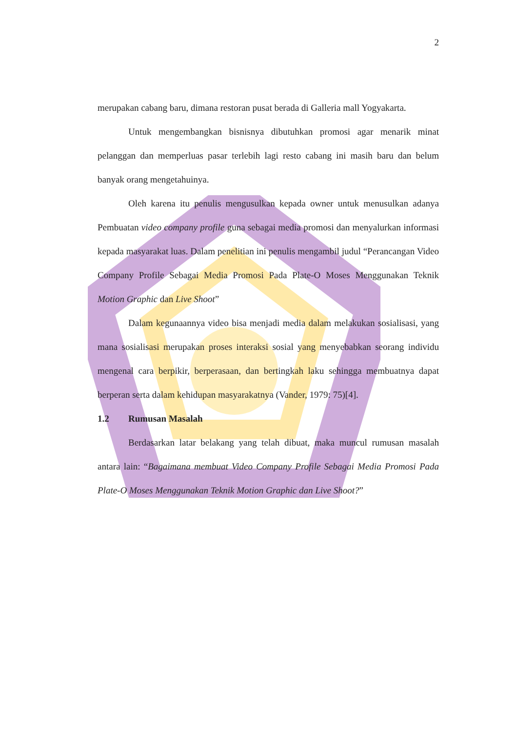2
merupakan cabang baru, dimana restoran pusat berada di Galleria mall Yogyakarta.
Untuk mengembangkan bisnisnya dibutuhkan promosi agar menarik minat pelanggan dan memperluas pasar terlebih lagi resto cabang ini masih baru dan belum banyak orang mengetahuinya.
Oleh karena itu penulis mengusulkan kepada owner untuk menusulkan adanya Pembuatan video company profile guna sebagai media promosi dan menyalurkan informasi kepada masyarakat luas. Dalam penelitian ini penulis mengambil judul “Perancangan Video Company Profile Sebagai Media Promosi Pada Plate-O Moses Menggunakan Teknik Motion Graphic dan Live Shoot”
Dalam kegunaannya video bisa menjadi media dalam melakukan sosialisasi, yang mana sosialisasi merupakan proses interaksi sosial yang menyebabkan seorang individu mengenal cara berpikir, berperasaan, dan bertingkah laku sehingga membuatnya dapat berperan serta dalam kehidupan masyarakatnya (Vander, 1979: 75)[4].
1.2 Rumusan Masalah
Berdasarkan latar belakang yang telah dibuat, maka muncul rumusan masalah antara lain: “Bagaimana membuat Video Company Profile Sebagai Media Promosi Pada Plate-O Moses Menggunakan Teknik Motion Graphic dan Live Shoot?”